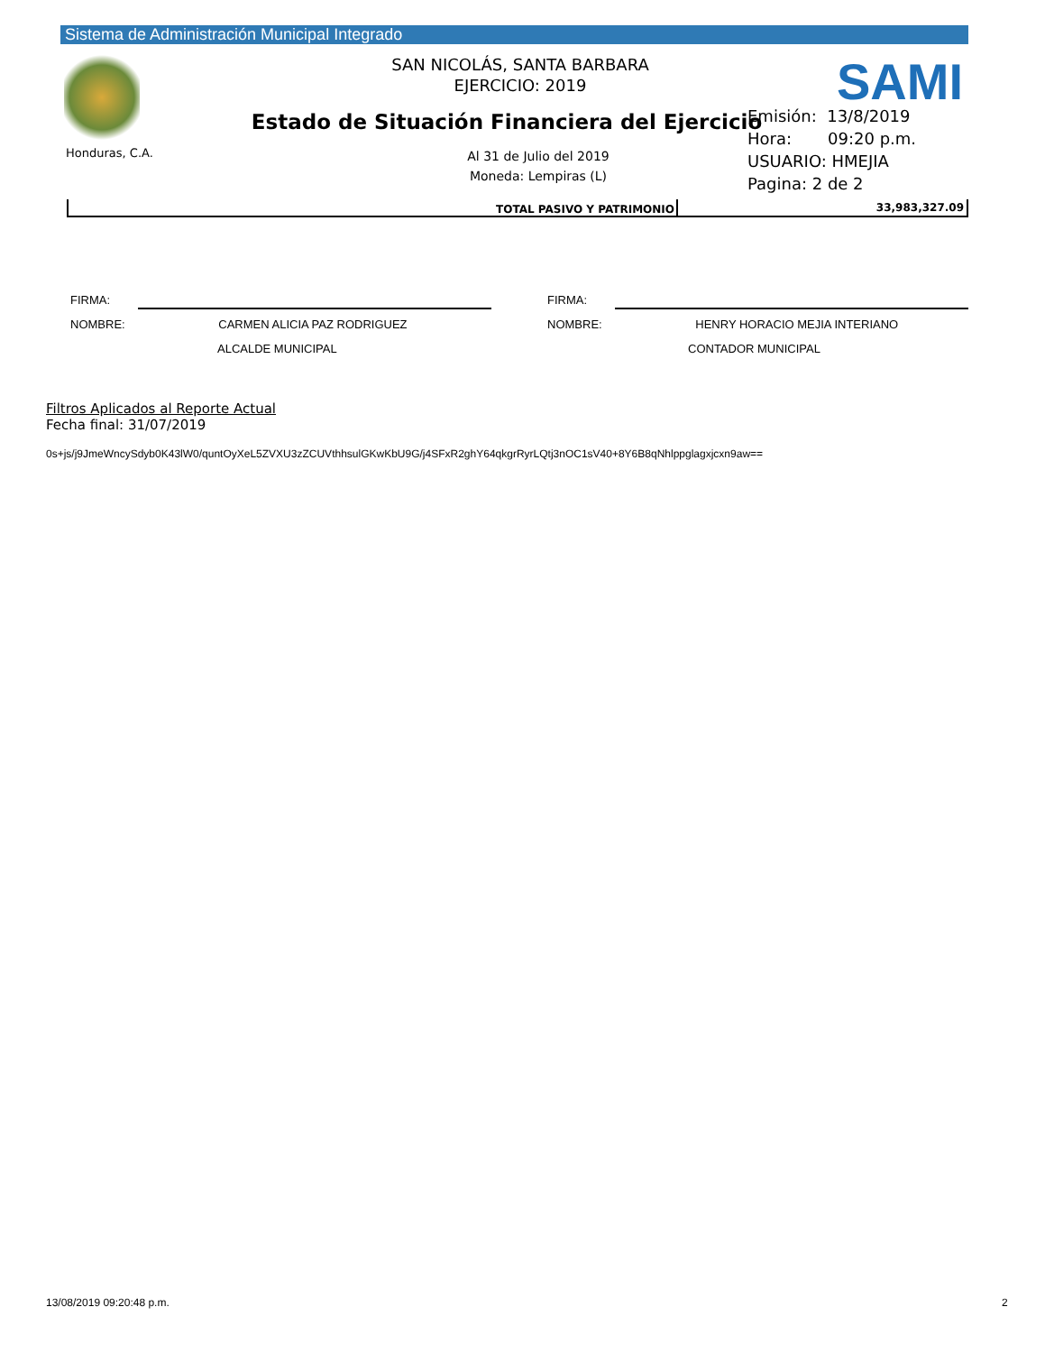Sistema de Administración Municipal Integrado
Honduras, C.A.
SAN NICOLÁS, SANTA BARBARA
EJERCICIO: 2019
SAMI
Estado de Situación Financiera del Ejercicio
Al 31 de Julio del 2019
Moneda: Lempiras (L)
Emisión: 13/8/2019
Hora: 09:20 p.m.
USUARIO: HMEJIA
Pagina: 2 de 2
| TOTAL PASIVO Y PATRIMONIO | 33,983,327.09 |
FIRMA:
NOMBRE: CARMEN ALICIA PAZ RODRIGUEZ
ALCALDE MUNICIPAL
FIRMA:
NOMBRE: HENRY HORACIO MEJIA INTERIANO
CONTADOR MUNICIPAL
Filtros Aplicados al Reporte Actual
Fecha final: 31/07/2019
0s+js/j9JmeWncySdyb0K43lW0/quntOyXeL5ZVXU3zZCUVthhsulGKwKbU9G/j4SFxR2ghY64qkgrRyrLQtj3nOC1sV40+8Y6B8qNhlppglagxjcxn9aw==
13/08/2019 09:20:48 p.m. 2